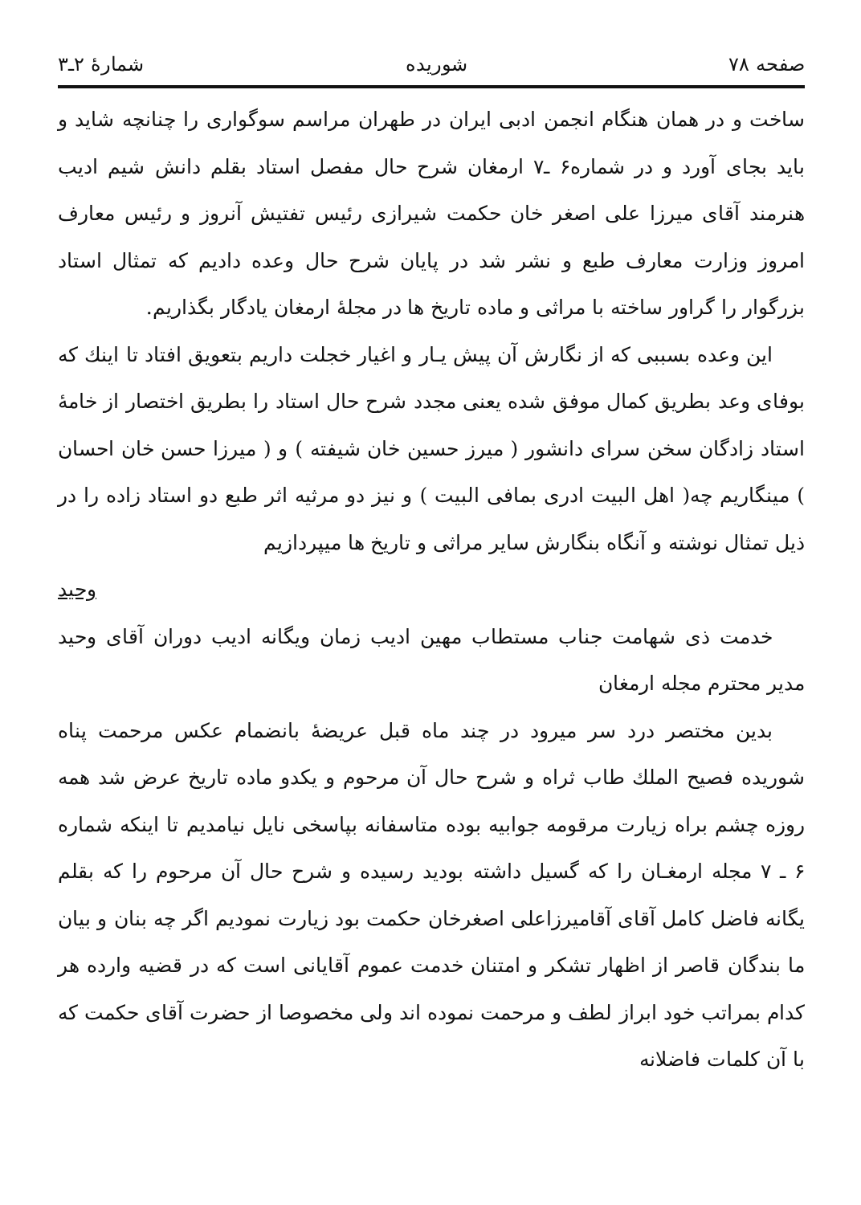صفحه ۷۸ شوریده شمارهٔ ۲ـ۳
ساخت و در همان هنگام انجمن ادبی ایران در طهران مراسم سوگواری را چنانچه شاید و باید بجای آورد و در شماره۶ ـ۷ ارمغان شرح حال مفصل استاد بقلم دانش شیم ادیب هنرمند آقای میرزا علی اصغر خان حکمت شیرازی رئیس تفتیش آنروز و رئیس معارف امروز وزارت معارف طبع و نشر شد در پایان شرح حال وعده دادیم که تمثال استاد بزرگوار را گراور ساخته با مراثی و ماده تاریخ ها در مجلهٔ ارمغان یادگار بگذاریم.
این وعده بسببی که از نگارش آن پیش یـار و اغیار خجلت داریم بتعویق افتاد تا اینك که بوفای وعد بطریق کمال موفق شده یعنی مجدد شرح حال استاد را بطریق اختصار از خامهٔ استاد زادگان سخن سرای دانشور ( میرز حسین خان شیفته ) و ( میرزا حسن خان احسان ) مینگاریم چه( اهل البیت ادری بمافی البیت ) و نیز دو مرثیه اثر طبع دو استاد زاده را در ذیل تمثال نوشته و آنگاه بنگارش سایر مراثی و تاریخ ها میپردازیم
وحید
خدمت ذی شهامت جناب مستطاب مهین ادیب زمان ویگانه ادیب دوران آقای وحید مدیر محترم مجله ارمغان
بدین مختصر درد سر میرود در چند ماه قبل عریضهٔ بانضمام عکس مرحمت پناه شوریده فصیح الملك طاب ثراه و شرح حال آن مرحوم و یکدو ماده تاریخ عرض شد همه روزه چشم براه زیارت مرقومه جوابیه بوده متاسفانه بپاسخی نایل نیامدیم تا اینکه شماره ۶ ـ ۷ مجله ارمغـان را که گسیل داشته بودید رسیده و شرح حال آن مرحوم را که بقلم یگانه فاضل کامل آقای آقامیرزاعلی اصغرخان حکمت بود زیارت نمودیم اگر چه بنان و بیان ما بندگان قاصر از اظهار تشکر و امتنان خدمت عموم آقایانی است که در قضیه وارده هر کدام بمراتب خود ابراز لطف و مرحمت نموده اند ولی مخصوصا از حضرت آقای حکمت که با آن کلمات فاضلانه